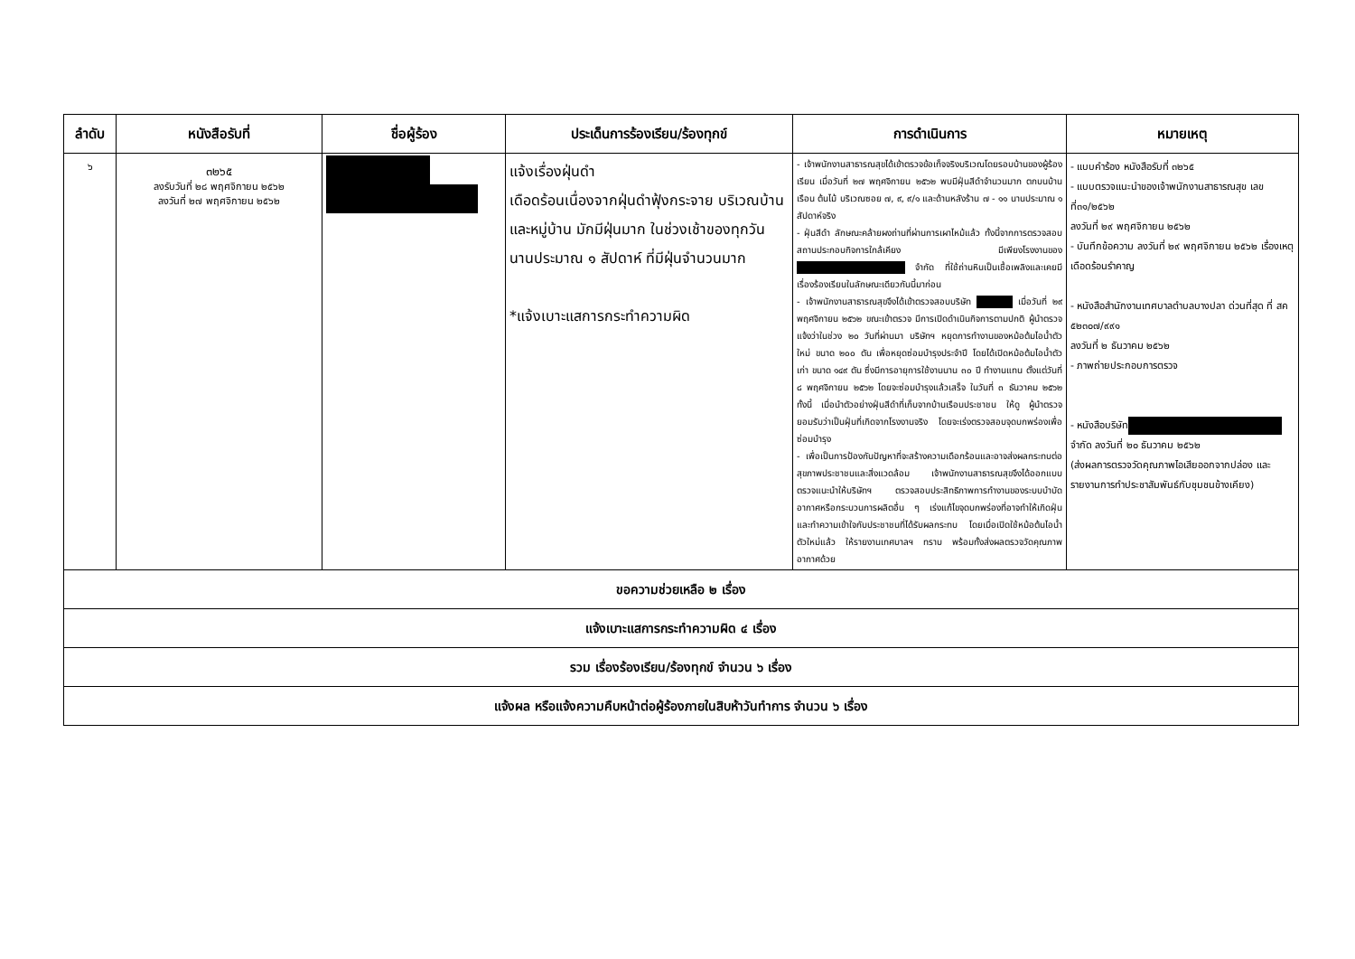| ลำดับ | หนังสือรับที่ | ชื่อผู้ร้อง | ประเด็นการร้องเรียน/ร้องทุกข์ | การดำเนินการ | หมายเหตุ |
| --- | --- | --- | --- | --- | --- |
| ๖ | ๓๒๖๕ ลงรับวันที่ ๒๘ พฤศจิกายน ๒๕๖๒ ลงวันที่ ๒๗ พฤศจิกายน ๒๕๖๒ | | แจ้งเรื่องฝุ่นดำ เดือดร้อนเนื่องจากฝุ่นดำฟุ้งกระจาย บริเวณบ้านและหมู่บ้าน มักมีฝุ่นมาก ในช่วงเช้าของทุกวัน นานประมาณ ๑ สัปดาห์ ที่มีฝุ่นจำนวนมาก *แจ้งเบาะแสการกระทำความผิด | - เจ้าพนักงานสาธารณสุขได้เข้าตรวจข้อเท็จจริงบริเวณโดยรอบบ้านของผู้ร้องเรียน เมื่อวันที่ ๒๗ พฤศจิกายน ๒๕๖๒ พบมีฝุ่นสีดำจำนวนมาก ตกบนบ้านเรือน ต้นไม้ บริเวณซอย ๗, ๙, ๙/๑ และด้านหลังร้าน ๗ - ๑๑ นานประมาณ ๑ สัปดาห์จริง - ฝุ่นสีดำ ลักษณะคล้ายผงถ่านที่ผ่านการเผาไหม้แล้ว ทั้งนี้จากการตรวจสอบสถานประกอบกิจการใกล้เคียง มีเพียงโรงงานของ จำกัด ที่ใช้ถ่านหินเป็นเชื้อเพลิงและเคยมีเรื่องร้องเรียนในลักษณะเดียวกันนี้มาก่อน - เจ้าพนักงานสาธารณสุขจึงได้เข้าตรวจสอบบริษัท เมื่อวันที่ ๒๙ พฤศจิกายน ๒๕๖๒ ขณะเข้าตรวจ มีการเปิดดำเนินกิจการตามปกติ ผู้นำตรวจ แจ้งว่าในช่วง ๒๐ วันที่ผ่านมา บริษัทฯ หยุดการทำงานของหม้อต้มไอน้ำตัวใหม่ ขนาด ๒๐๐ ตัน เพื่อหยุดซ่อมบำรุงประจำปี โดยได้เปิดหม้อต้มไอน้ำตัวเก่า ขนาด ๑๔๙ ตัน ซึ่งมีการอายุการใช้งานนาน ๓๐ ปี ทำงานแทน ตั้งแต่วันที่ ๘ พฤศจิกายน ๒๕๖๒ โดยจะซ่อมบำรุงแล้วเสร็จ ในวันที่ ๓ ธันวาคม ๒๕๖๒ ทั้งนี้ เมื่อนำตัวอย่างฝุ่นสีดำที่เก็บจากบ้านเรือนประชาชน ให้ดู ผู้นำตรวจยอมรับว่าเป็นฝุ่นที่เกิดจากโรงงานจริง โดยจะเร่งตรวจสอบจุดบกพร่องเพื่อซ่อมบำรุง - เพื่อเป็นการป้องกันปัญหาที่จะสร้างความเดือกร้อนและอาจส่งผลกระทบต่อสุขภาพประชาชนและสิ่งแวดล้อม เจ้าพนักงานสาธารณสุขจึงได้ออกแบบตรวจแนะนำให้บริษัทฯ ตรวจสอบประสิทธิภาพการทำงานของระบบบำบัดอากาศหรือกระบวนการผลิตอื่น ๆ เร่งแก้ไขจุดบกพร่องที่อาจทำให้เกิดฝุ่น และทำความเข้าใจกับประชาชนที่ได้รับผลกระทบ โดยเมื่อเปิดใช้หม้อต้นไอน้ำตัวใหม่แล้ว ให้รายงานเทศบาลฯ ทราบ พร้อมทั้งส่งผลตรวจวัดคุณภาพอากาศด้วย | - แบบคำร้อง หนังสือรับที่ ๓๒๖๕ - แบบตรวจแนะนำของเจ้าพนักงานสาธารณสุข เลขที่๓๑/๒๕๖๒ ลงวันที่ ๒๙ พฤศจิกายน ๒๕๖๒ - บันทึกข้อความ ลงวันที่ ๒๙ พฤศจิกายน ๒๕๖๒ เรื่องเหตุเดือดร้อนรำคาญ - หนังสือสำนักงานเทศบาลตำบลบางปลา ด่วนที่สุด ที่ สค ๕๒๓๐๗/๙๙๑ ลงวันที่ ๒ ธันวาคม ๒๕๖๒ - ภาพถ่ายประกอบการตรวจ - หนังสือบริษัท จำกัด ลงวันที่ ๒๐ ธันวาคม ๒๕๖๒ (ส่งผลการตรวจวัดคุณภาพไอเสียออกจากปล่อง และรายงานการทำประชาสัมพันธ์กับชุมชนข้างเคียง) |
| ขอความช่วยเหลือ ๒ เรื่อง | | | | | |
| แจ้งเบาะแสการกระทำความผิด ๔ เรื่อง | | | | | |
| รวม เรื่องร้องเรียน/ร้องทุกข์ จำนวน ๖ เรื่อง | | | | | |
| แจ้งผล หรือแจ้งความคืบหน้าต่อผู้ร้องภายในสิบห้าวันทำการ จำนวน ๖ เรื่อง | | | | | |